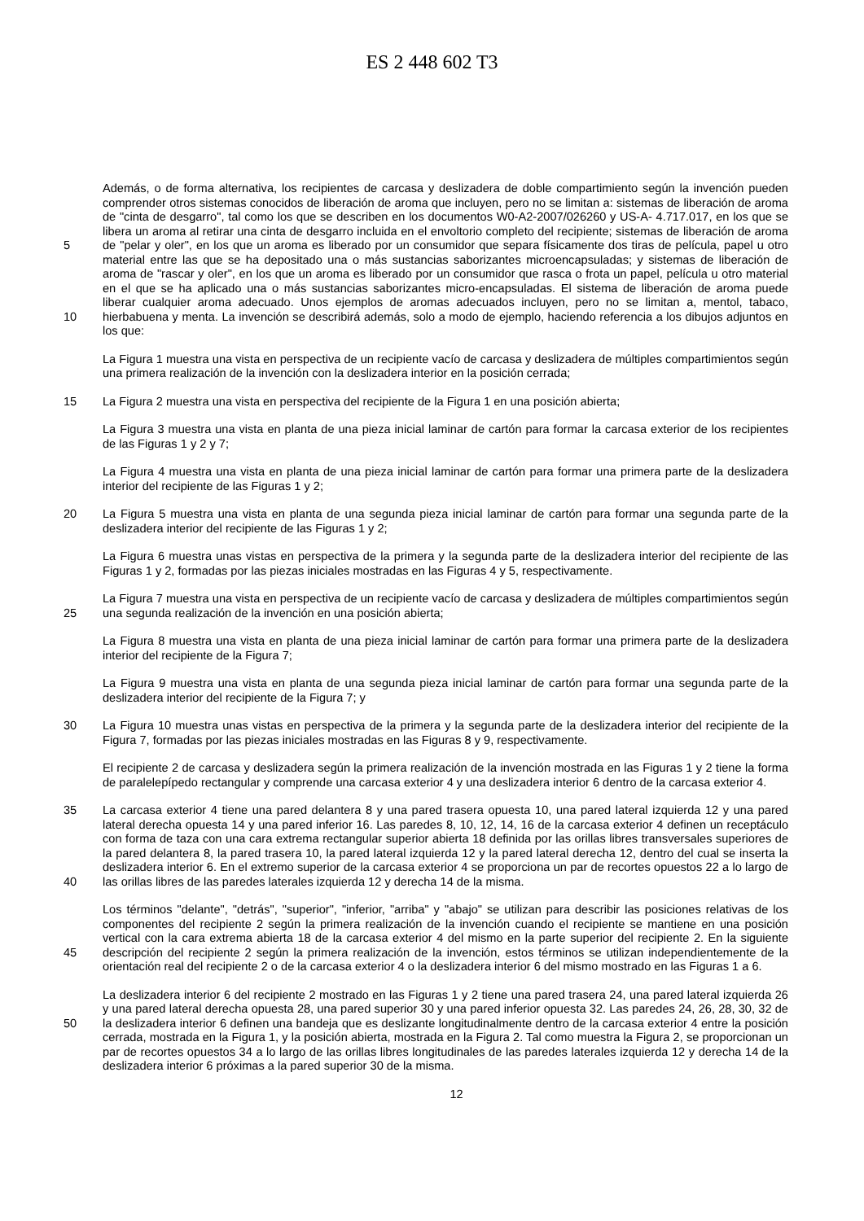ES 2 448 602 T3
5
10
Además, o de forma alternativa, los recipientes de carcasa y deslizadera de doble compartimiento según la invención pueden comprender otros sistemas conocidos de liberación de aroma que incluyen, pero no se limitan a: sistemas de liberación de aroma de "cinta de desgarro", tal como los que se describen en los documentos W0-A2-2007/026260 y US-A- 4.717.017, en los que se libera un aroma al retirar una cinta de desgarro incluida en el envoltorio completo del recipiente; sistemas de liberación de aroma de "pelar y oler", en los que un aroma es liberado por un consumidor que separa físicamente dos tiras de película, papel u otro material entre las que se ha depositado una o más sustancias saborizantes microencapsuladas; y sistemas de liberación de aroma de "rascar y oler", en los que un aroma es liberado por un consumidor que rasca o frota un papel, película u otro material en el que se ha aplicado una o más sustancias saborizantes micro-encapsuladas. El sistema de liberación de aroma puede liberar cualquier aroma adecuado. Unos ejemplos de aromas adecuados incluyen, pero no se limitan a, mentol, tabaco, hierbabuena y menta. La invención se describirá además, solo a modo de ejemplo, haciendo referencia a los dibujos adjuntos en los que:
La Figura 1 muestra una vista en perspectiva de un recipiente vacío de carcasa y deslizadera de múltiples compartimientos según una primera realización de la invención con la deslizadera interior en la posición cerrada;
15 La Figura 2 muestra una vista en perspectiva del recipiente de la Figura 1 en una posición abierta;
La Figura 3 muestra una vista en planta de una pieza inicial laminar de cartón para formar la carcasa exterior de los recipientes de las Figuras 1 y 2 y 7;
La Figura 4 muestra una vista en planta de una pieza inicial laminar de cartón para formar una primera parte de la deslizadera interior del recipiente de las Figuras 1 y 2;
20 La Figura 5 muestra una vista en planta de una segunda pieza inicial laminar de cartón para formar una segunda parte de la deslizadera interior del recipiente de las Figuras 1 y 2;
La Figura 6 muestra unas vistas en perspectiva de la primera y la segunda parte de la deslizadera interior del recipiente de las Figuras 1 y 2, formadas por las piezas iniciales mostradas en las Figuras 4 y 5, respectivamente.
25 La Figura 7 muestra una vista en perspectiva de un recipiente vacío de carcasa y deslizadera de múltiples compartimientos según una segunda realización de la invención en una posición abierta;
La Figura 8 muestra una vista en planta de una pieza inicial laminar de cartón para formar una primera parte de la deslizadera interior del recipiente de la Figura 7;
La Figura 9 muestra una vista en planta de una segunda pieza inicial laminar de cartón para formar una segunda parte de la deslizadera interior del recipiente de la Figura 7; y
30 La Figura 10 muestra unas vistas en perspectiva de la primera y la segunda parte de la deslizadera interior del recipiente de la Figura 7, formadas por las piezas iniciales mostradas en las Figuras 8 y 9, respectivamente.
El recipiente 2 de carcasa y deslizadera según la primera realización de la invención mostrada en las Figuras 1 y 2 tiene la forma de paralelepípedo rectangular y comprende una carcasa exterior 4 y una deslizadera interior 6 dentro de la carcasa exterior 4.
35
40
La carcasa exterior 4 tiene una pared delantera 8 y una pared trasera opuesta 10, una pared lateral izquierda 12 y una pared lateral derecha opuesta 14 y una pared inferior 16. Las paredes 8, 10, 12, 14, 16 de la carcasa exterior 4 definen un receptáculo con forma de taza con una cara extrema rectangular superior abierta 18 definida por las orillas libres transversales superiores de la pared delantera 8, la pared trasera 10, la pared lateral izquierda 12 y la pared lateral derecha 12, dentro del cual se inserta la deslizadera interior 6. En el extremo superior de la carcasa exterior 4 se proporciona un par de recortes opuestos 22 a lo largo de las orillas libres de las paredes laterales izquierda 12 y derecha 14 de la misma.
45 Los términos "delante", "detrás", "superior", "inferior, "arriba" y "abajo" se utilizan para describir las posiciones relativas de los componentes del recipiente 2 según la primera realización de la invención cuando el recipiente se mantiene en una posición vertical con la cara extrema abierta 18 de la carcasa exterior 4 del mismo en la parte superior del recipiente 2. En la siguiente descripción del recipiente 2 según la primera realización de la invención, estos términos se utilizan independientemente de la orientación real del recipiente 2 o de la carcasa exterior 4 o la deslizadera interior 6 del mismo mostrado en las Figuras 1 a 6.
50 La deslizadera interior 6 del recipiente 2 mostrado en las Figuras 1 y 2 tiene una pared trasera 24, una pared lateral izquierda 26 y una pared lateral derecha opuesta 28, una pared superior 30 y una pared inferior opuesta 32. Las paredes 24, 26, 28, 30, 32 de la deslizadera interior 6 definen una bandeja que es deslizante longitudinalmente dentro de la carcasa exterior 4 entre la posición cerrada, mostrada en la Figura 1, y la posición abierta, mostrada en la Figura 2. Tal como muestra la Figura 2, se proporcionan un par de recortes opuestos 34 a lo largo de las orillas libres longitudinales de las paredes laterales izquierda 12 y derecha 14 de la deslizadera interior 6 próximas a la pared superior 30 de la misma.
12